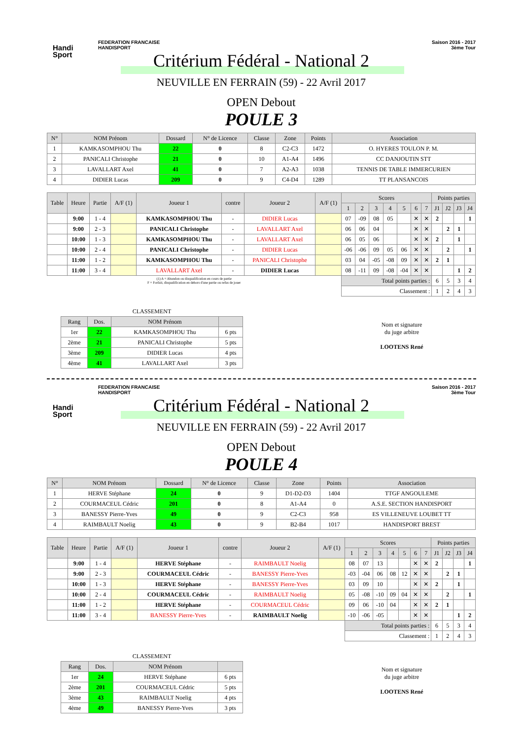FEDERATION FRANCAISE
HANDISPORT
Saison 2016 - 2017
3ème Tour
Handi
Sport
Critérium Fédéral - National 2
NEUVILLE EN FERRAIN (59) - 22 Avril 2017
OPEN Debout
POULE 3
| N° | NOM Prénom | Dossard | N° de Licence | Classe | Zone | Points | Association |
| --- | --- | --- | --- | --- | --- | --- | --- |
| 1 | KAMKASOMPHOU Thu | 22 | 0 | 8 | C2-C3 | 1472 | O. HYERES TOULON P. M. |
| 2 | PANICALI Christophe | 21 | 0 | 10 | A1-A4 | 1496 | CC DANJOUTIN STT |
| 3 | LAVALLART Axel | 41 | 0 | 7 | A2-A3 | 1038 | TENNIS DE TABLE IMMERCURIEN |
| 4 | DIDIER Lucas | 209 | 0 | 9 | C4-D4 | 1289 | TT PLANSANCOIS |
| Table | Heure | Partie | A/F (1) | Joueur 1 | contre | Joueur 2 | A/F (1) | Scores | | | | | | | Points parties | | | |
| --- | --- | --- | --- | --- | --- | --- | --- | --- | --- | --- | --- | --- | --- | --- | --- | --- | --- | --- |
| | | | | | | | | 1 | 2 | 3 | 4 | 5 | 6 | 7 | J1 | J2 | J3 | J4 |
| | 9:00 | 1 - 4 | | KAMKASOMPHOU Thu | - | DIDIER Lucas | | 07 | -09 | 08 | 05 | | ✕ | ✕ | 2 | | | 1 |
| | 9:00 | 2 - 3 | | PANICALI Christophe | - | LAVALLART Axel | | 06 | 06 | 04 | | | ✕ | ✕ | | 2 | 1 | |
| | 10:00 | 1 - 3 | | KAMKASOMPHOU Thu | - | LAVALLART Axel | | 06 | 05 | 06 | | | ✕ | ✕ | 2 | | 1 | |
| | 10:00 | 2 - 4 | | PANICALI Christophe | - | DIDIER Lucas | | -06 | -06 | 09 | 05 | 06 | ✕ | ✕ | | 2 | | 1 |
| | 11:00 | 1 - 2 | | KAMKASOMPHOU Thu | - | PANICALI Christophe | | 03 | 04 | -05 | -08 | 09 | ✕ | ✕ | 2 | 1 | | |
| | 11:00 | 3 - 4 | | LAVALLART Axel | - | DIDIER Lucas | | 08 | -11 | 09 | -08 | -04 | ✕ | ✕ | | | 1 | 2 |
| (1) A = Abandon ou disqualification en cours de partie F = Forfait, disqualification en dehors d'une partie ou refus de jouer | | | | | | | | Total points parties : | | | | | | | 6 | 5 | 3 | 4 |
| | | | | | | | | Classement : | | | | | | | 1 | 2 | 4 | 3 |
| CLASSEMENT | | | |
| Rang | Dos. | NOM Prénom | |
| 1er | 22 | KAMKASOMPHOU Thu | 6 pts |
| 2ème | 21 | PANICALI Christophe | 5 pts |
| 3ème | 209 | DIDIER Lucas | 4 pts |
| 4ème | 41 | LAVALLART Axel | 3 pts |
Nom et signature
du juge arbitre
LOOTENS René
FEDERATION FRANCAISE
HANDISPORT
Saison 2016 - 2017
3ème Tour
Handi
Sport
Critérium Fédéral - National 2
NEUVILLE EN FERRAIN (59) - 22 Avril 2017
OPEN Debout
POULE 4
| N° | NOM Prénom | Dossard | N° de Licence | Classe | Zone | Points | Association |
| --- | --- | --- | --- | --- | --- | --- | --- |
| 1 | HERVE Stéphane | 24 | 0 | 9 | D1-D2-D3 | 1404 | TTGF ANGOULEME |
| 2 | COURMACEUL Cédric | 201 | 0 | 8 | A1-A4 | 0 | A.S.E. SECTION HANDISPORT |
| 3 | BANESSY Pierre-Yves | 49 | 0 | 9 | C2-C3 | 958 | ES VILLENEUVE LOUBET TT |
| 4 | RAIMBAULT Noelig | 43 | 0 | 9 | B2-B4 | 1017 | HANDISPORT BREST |
| Table | Heure | Partie | A/F (1) | Joueur 1 | contre | Joueur 2 | A/F (1) | Scores | | | | | | | Points parties | | | |
| --- | --- | --- | --- | --- | --- | --- | --- | --- | --- | --- | --- | --- | --- | --- | --- | --- | --- | --- |
| | | | | | | | | 1 | 2 | 3 | 4 | 5 | 6 | 7 | J1 | J2 | J3 | J4 |
| | 9:00 | 1 - 4 | | HERVE Stéphane | - | RAIMBAULT Noelig | | 08 | 07 | 13 | | | ✕ | ✕ | 2 | | | 1 |
| | 9:00 | 2 - 3 | | COURMACEUL Cédric | - | BANESSY Pierre-Yves | | -03 | -04 | 06 | 08 | 12 | ✕ | ✕ | | 2 | 1 | |
| | 10:00 | 1 - 3 | | HERVE Stéphane | - | BANESSY Pierre-Yves | | 03 | 09 | 10 | | | ✕ | ✕ | 2 | | 1 | |
| | 10:00 | 2 - 4 | | COURMACEUL Cédric | - | RAIMBAULT Noelig | | 05 | -08 | -10 | 09 | 04 | ✕ | ✕ | | 2 | | 1 |
| | 11:00 | 1 - 2 | | HERVE Stéphane | - | COURMACEUL Cédric | | 09 | 06 | -10 | 04 | | ✕ | ✕ | 2 | 1 | | |
| | 11:00 | 3 - 4 | | BANESSY Pierre-Yves | - | RAIMBAULT Noelig | | -10 | -06 | -05 | | | ✕ | ✕ | | | 1 | 2 |
| | | | | | | | | Total points parties : | | | | | | | 6 | 5 | 3 | 4 |
| | | | | | | | | Classement : | | | | | | | 1 | 2 | 4 | 3 |
| CLASSEMENT | | | |
| Rang | Dos. | NOM Prénom | |
| 1er | 24 | HERVE Stéphane | 6 pts |
| 2ème | 201 | COURMACEUL Cédric | 5 pts |
| 3ème | 43 | RAIMBAULT Noelig | 4 pts |
| 4ème | 49 | BANESSY Pierre-Yves | 3 pts |
Nom et signature
du juge arbitre
LOOTENS René